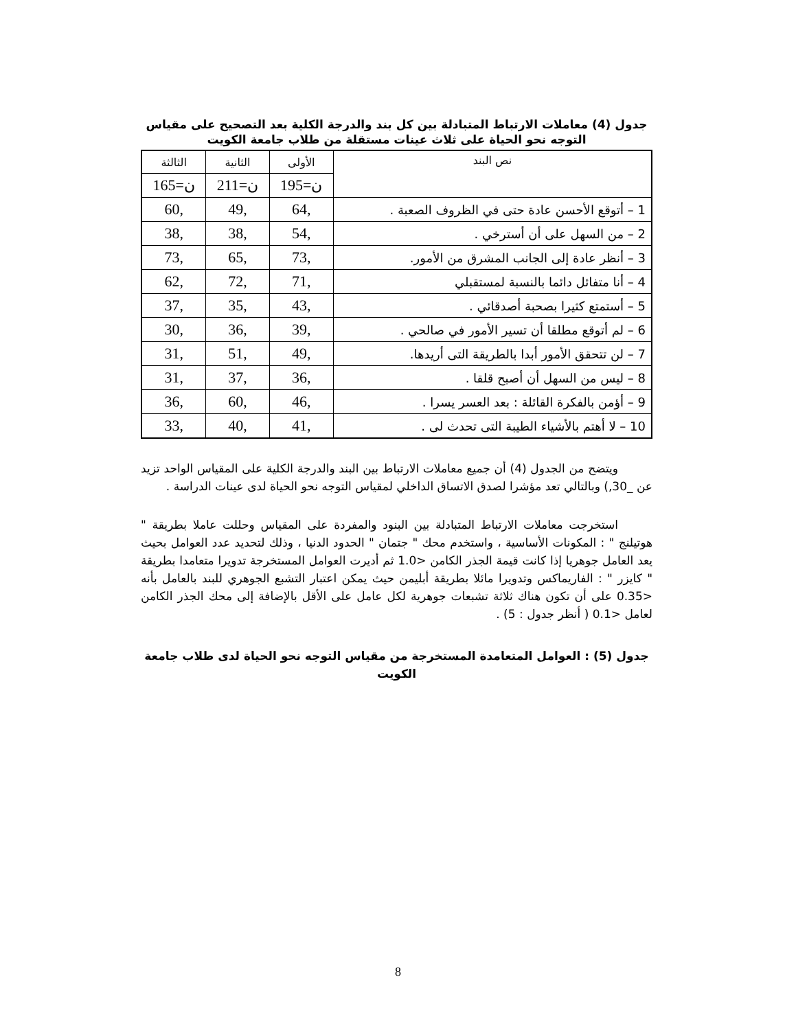جدول (4) معاملات الارتباط المتبادلة بين كل بند والدرجة الكلية بعد التصحيح على مقياس التوجه نحو الحياة على ثلاث عينات مستقلة من طلاب جامعة الكويت
| نص البند | الأولى | الثانية | الثالثة |
| --- | --- | --- | --- |
| | ن=195 | ن=211 | ن=165 |
| 1 – أتوقع الأحسن عادة حتى في الظروف الصعبة . | ,64 | ,49 | ,60 |
| 2 – من السهل على أن أسترخي . | ,54 | ,38 | ,38 |
| 3 – أنظر عادة إلى الجانب المشرق من الأمور. | ,73 | ,65 | ,73 |
| 4 – أنا متفائل دائما بالنسبة لمستقبلي | ,71 | ,72 | ,62 |
| 5 – أستمتع كثيرا بصحبة أصدقائي . | ,43 | ,35 | ,37 |
| 6 – لم أتوقع مطلقا أن تسير الأمور في صالحي . | ,39 | ,36 | ,30 |
| 7 – لن تتحقق الأمور أبدا بالطريقة التى أريدها. | ,49 | ,51 | ,31 |
| 8 – ليس من السهل أن أصبح قلقا . | ,36 | ,37 | ,31 |
| 9 – أؤمن بالفكرة القائلة : بعد العسر يسرا . | ,46 | ,60 | ,36 |
| 10 – لا أهتم بالأشياء الطيبة التى تحدث لى . | ,41 | ,40 | ,33 |
ويتضح من الجدول (4) أن جميع معاملات الارتباط بين البند والدرجة الكلية على المقياس الواحد تزيد عن _30,) وبالتالي تعد مؤشرا لصدق الاتساق الداخلي لمقياس التوجه نحو الحياة لدى عينات الدراسة .
استخرجت معاملات الارتباط المتبادلة بين البنود والمفردة على المقياس وحللت عاملا بطريقة " هوتيلنج " : المكونات الأساسية ، واستخدم محك " جتمان " الحدود الدنيا ، وذلك لتحديد عدد العوامل بحيث يعد العامل جوهريا إذا كانت قيمة الجذر الكامن <1.0 ثم أديرت العوامل المستخرجة تدويرا متعامدا بطريقة " كايزر " : الفاريماكس وتدويرا مائلا بطريقة أبليمن حيث يمكن اعتبار التشبع الجوهري للبند بالعامل بأنه <0.35 على أن تكون هناك ثلاثة تشبعات جوهرية لكل عامل على الأقل بالإضافة إلى محك الجذر الكامن لعامل <0.1 ( أنظر جدول : 5) .
جدول (5) : العوامل المتعامدة المستخرجة من مقياس التوجه نحو الحياة لدى طلاب جامعة الكويت
8